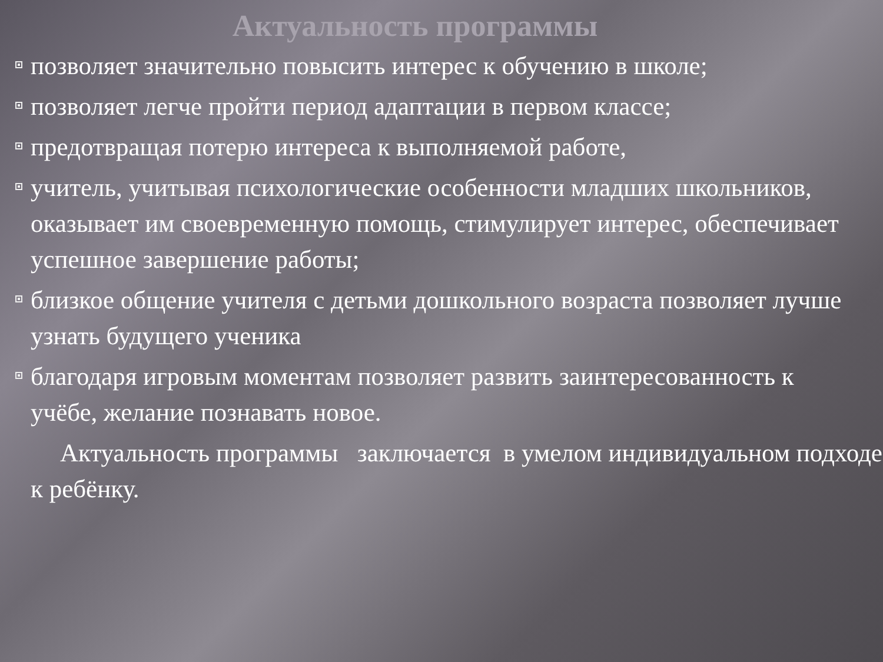Актуальность программы
позволяет значительно повысить интерес к обучению в школе;
позволяет легче пройти период адаптации в первом классе;
предотвращая потерю интереса к выполняемой работе,
учитель, учитывая психологические особенности младших школьников, оказывает им своевременную помощь, стимулирует интерес, обеспечивает успешное завершение работы;
близкое общение учителя с детьми дошкольного возраста позволяет лучше узнать будущего ученика
благодаря игровым моментам позволяет развить заинтересованность к учёбе, желание познавать новое.
Актуальность программы заключается в умелом индивидуальном подходе к ребёнку.